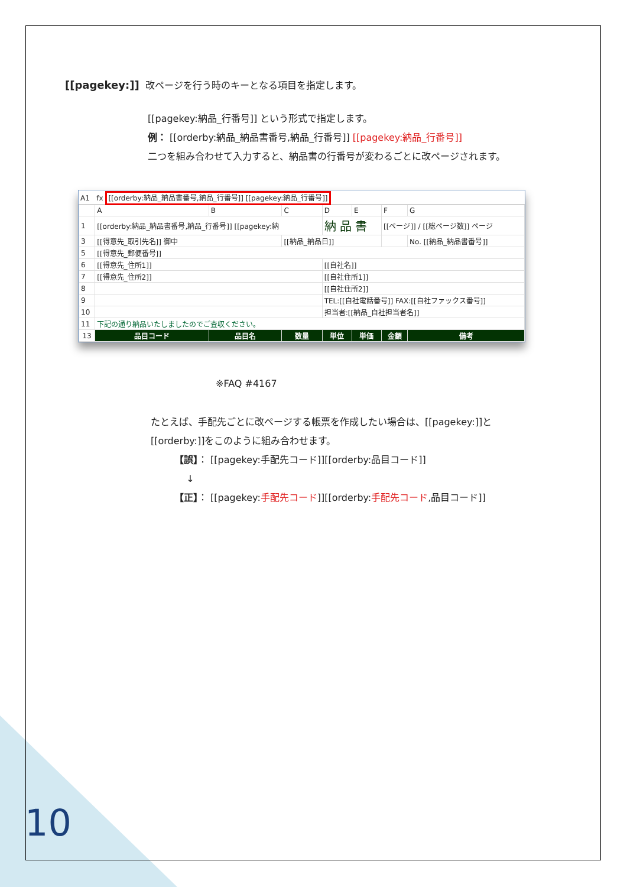[[pagekey:]] 改ページを行う時のキーとなる項目を指定します。
[[pagekey:納品_行番号]] という形式で指定します。
例： [[orderby:納品_納品書番号,納品_行番号]] [[pagekey:納品_行番号]]
二つを組み合わせて入力すると、納品書の行番号が変わるごとに改ページされます。
A1 fx [[orderby:納品_納品書番号,納品_行番号]] [[pagekey:納品_行番号]]
| | A | B | C | D | E | F | G |
| 1 | [[orderby:納品_納品書番号,納品_行番号]] [[pagekey:納 | | | 納 品 書 | | [[ページ]] / [[総ページ数]] ページ | |
| 3 | [[得意先_取引先名]] 御中 | | [[納品_納品日]] | | | | No. [[納品_納品書番号]] |
| 5 | [[得意先_郵便番号]] | | | | | | |
| 6 | [[得意先_住所1]] | | | [[自社名]] | | | |
| 7 | [[得意先_住所2]] | | | [[自社住所1]] | | | |
| 8 | | | | [[自社住所2]] | | | |
| 9 | | | | TEL:[[自社電話番号]] FAX:[[自社ファックス番号]] | | | |
| 10 | | | | 担当者:[[納品_自社担当者名]] | | | |
| 11 | 下記の通り納品いたしましたのでご査収ください。 | | | | | | |
| 13 | 品目コード | 品目名 | 数量 | 単位 | 単価 | 金額 | 備考 |
※FAQ #4167
たとえば、手配先ごとに改ページする帳票を作成したい場合は、[[pagekey:]]と
[[orderby:]]をこのように組み合わせます。
【誤】： [[pagekey:手配先コード]][[orderby:品目コード]]
↓
【正】： [[pagekey:手配先コード]][[orderby:手配先コード,品目コード]]
10